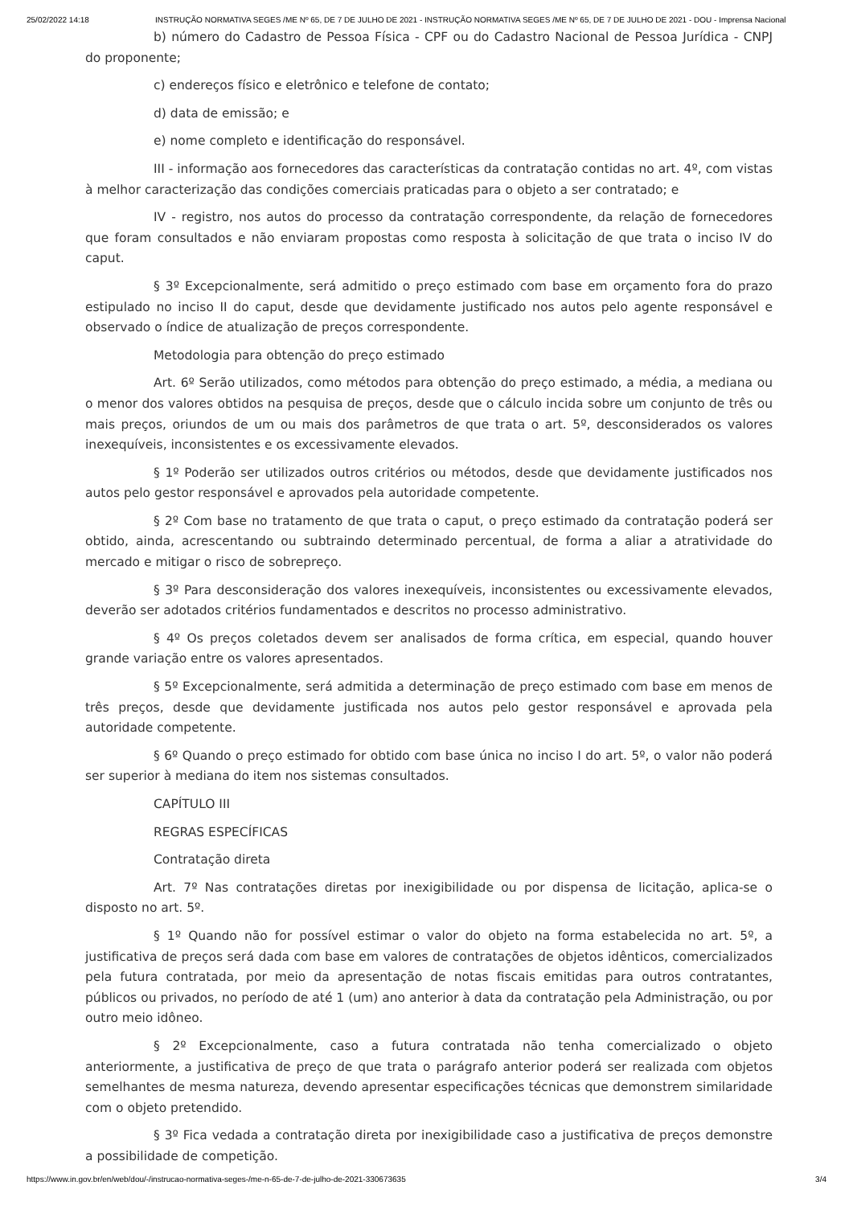25/02/2022 14:18 INSTRUÇÃO NORMATIVA SEGES /ME Nº 65, DE 7 DE JULHO DE 2021 - INSTRUÇÃO NORMATIVA SEGES /ME Nº 65, DE 7 DE JULHO DE 2021 - DOU - Imprensa Nacional
b) número do Cadastro de Pessoa Física - CPF ou do Cadastro Nacional de Pessoa Jurídica - CNPJ do proponente;
c) endereços físico e eletrônico e telefone de contato;
d) data de emissão; e
e) nome completo e identificação do responsável.
III - informação aos fornecedores das características da contratação contidas no art. 4º, com vistas à melhor caracterização das condições comerciais praticadas para o objeto a ser contratado; e
IV - registro, nos autos do processo da contratação correspondente, da relação de fornecedores que foram consultados e não enviaram propostas como resposta à solicitação de que trata o inciso IV do caput.
§ 3º Excepcionalmente, será admitido o preço estimado com base em orçamento fora do prazo estipulado no inciso II do caput, desde que devidamente justificado nos autos pelo agente responsável e observado o índice de atualização de preços correspondente.
Metodologia para obtenção do preço estimado
Art. 6º Serão utilizados, como métodos para obtenção do preço estimado, a média, a mediana ou o menor dos valores obtidos na pesquisa de preços, desde que o cálculo incida sobre um conjunto de três ou mais preços, oriundos de um ou mais dos parâmetros de que trata o art. 5º, desconsiderados os valores inexequíveis, inconsistentes e os excessivamente elevados.
§ 1º Poderão ser utilizados outros critérios ou métodos, desde que devidamente justificados nos autos pelo gestor responsável e aprovados pela autoridade competente.
§ 2º Com base no tratamento de que trata o caput, o preço estimado da contratação poderá ser obtido, ainda, acrescentando ou subtraindo determinado percentual, de forma a aliar a atratividade do mercado e mitigar o risco de sobrepreço.
§ 3º Para desconsideração dos valores inexequíveis, inconsistentes ou excessivamente elevados, deverão ser adotados critérios fundamentados e descritos no processo administrativo.
§ 4º Os preços coletados devem ser analisados de forma crítica, em especial, quando houver grande variação entre os valores apresentados.
§ 5º Excepcionalmente, será admitida a determinação de preço estimado com base em menos de três preços, desde que devidamente justificada nos autos pelo gestor responsável e aprovada pela autoridade competente.
§ 6º Quando o preço estimado for obtido com base única no inciso I do art. 5º, o valor não poderá ser superior à mediana do item nos sistemas consultados.
CAPÍTULO III
REGRAS ESPECÍFICAS
Contratação direta
Art. 7º Nas contratações diretas por inexigibilidade ou por dispensa de licitação, aplica-se o disposto no art. 5º.
§ 1º Quando não for possível estimar o valor do objeto na forma estabelecida no art. 5º, a justificativa de preços será dada com base em valores de contratações de objetos idênticos, comercializados pela futura contratada, por meio da apresentação de notas fiscais emitidas para outros contratantes, públicos ou privados, no período de até 1 (um) ano anterior à data da contratação pela Administração, ou por outro meio idôneo.
§ 2º Excepcionalmente, caso a futura contratada não tenha comercializado o objeto anteriormente, a justificativa de preço de que trata o parágrafo anterior poderá ser realizada com objetos semelhantes de mesma natureza, devendo apresentar especificações técnicas que demonstrem similaridade com o objeto pretendido.
§ 3º Fica vedada a contratação direta por inexigibilidade caso a justificativa de preços demonstre a possibilidade de competição.
https://www.in.gov.br/en/web/dou/-/instrucao-normativa-seges-/me-n-65-de-7-de-julho-de-2021-330673635 3/4